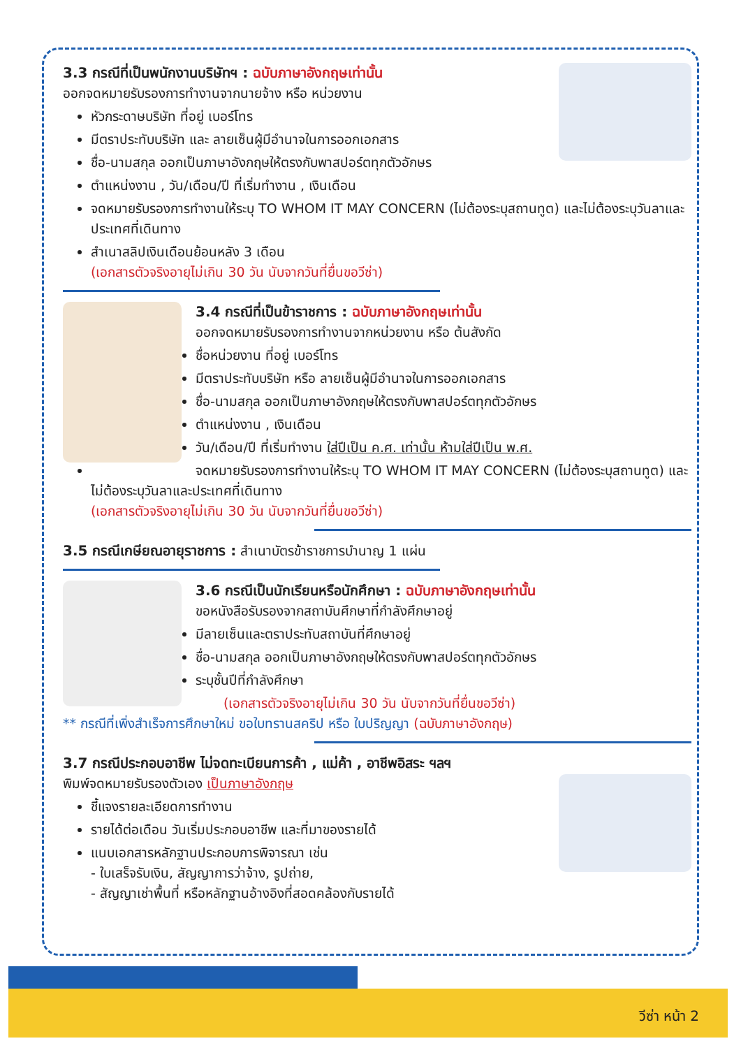3.3 กรณีที่เป็นพนักงานบริษัทฯ : ฉบับภาษาอังกฤษเท่านั้น
ออกจดหมายรับรองการทำงานจากนายจ้าง หรือ หน่วยงาน
หัวกระดาษบริษัท ที่อยู่ เบอร์โทร
มีตราประทับบริษัท และ ลายเซ็นผู้มีอำนาจในการออกเอกสาร
ชื่อ-นามสกุล ออกเป็นภาษาอังกฤษให้ตรงกับพาสปอร์ตทุกตัวอักษร
ตำแหน่งงาน , วัน/เดือน/ปี ที่เริ่มทำงาน , เงินเดือน
จดหมายรับรองการทำงานให้ระบุ TO WHOM IT MAY CONCERN (ไม่ต้องระบุสถานทูต) และไม่ต้องระบุวันลาและประเทศที่เดินทาง
สำเนาสลิปเงินเดือนย้อนหลัง 3 เดือน
(เอกสารตัวจริงอายุไม่เกิน 30 วัน นับจากวันที่ยื่นขอวีซ่า)
3.4 กรณีที่เป็นข้าราชการ : ฉบับภาษาอังกฤษเท่านั้น
ออกจดหมายรับรองการทำงานจากหน่วยงาน หรือ ต้นสังกัด
ชื่อหน่วยงาน ที่อยู่ เบอร์โทร
มีตราประทับบริษัท หรือ ลายเซ็นผู้มีอำนาจในการออกเอกสาร
ชื่อ-นามสกุล ออกเป็นภาษาอังกฤษให้ตรงกับพาสปอร์ตทุกตัวอักษร
ตำแหน่งงาน , เงินเดือน
วัน/เดือน/ปี ที่เริ่มทำงาน ใส่ปีเป็น ค.ศ. เท่านั้น ห้ามใส่ปีเป็น พ.ศ.
จดหมายรับรองการทำงานให้ระบุ TO WHOM IT MAY CONCERN (ไม่ต้องระบุสถานทูต) และไม่ต้องระบุวันลาและประเทศที่เดินทาง
(เอกสารตัวจริงอายุไม่เกิน 30 วัน นับจากวันที่ยื่นขอวีซ่า)
3.5 กรณีเกษียณอายุราชการ :
สำเนาบัตรข้าราชการบำนาญ 1 แผ่น
3.6 กรณีเป็นนักเรียนหรือนักศึกษา : ฉบับภาษาอังกฤษเท่านั้น
ขอหนังสือรับรองจากสถาบันศึกษาที่กำลังศึกษาอยู่
มีลายเซ็นและตราประทับสถาบันที่ศึกษาอยู่
ชื่อ-นามสกุล ออกเป็นภาษาอังกฤษให้ตรงกับพาสปอร์ตทุกตัวอักษร
ระบุชั้นปีที่กำลังศึกษา
(เอกสารตัวจริงอายุไม่เกิน 30 วัน นับจากวันที่ยื่นขอวีซ่า)
** กรณีที่เพิ่งสำเร็จการศึกษาใหม่ ขอใบทรานสคริป หรือ ใบปริญญา (ฉบับภาษาอังกฤษ)
3.7 กรณีประกอบอาชีพ ไม่จดทะเบียนการค้า , แม่ค้า , อาชีพอิสระ ฯลฯ
พิมพ์จดหมายรับรองตัวเอง เป็นภาษาอังกฤษ
ชี้แจงรายละเอียดการทำงาน
รายได้ต่อเดือน วันเริ่มประกอบอาชีพ และที่มาของรายได้
แนบเอกสารหลักฐานประกอบการพิจารณา เช่น
- ใบเสร็จรับเงิน, สัญญาการว่าจ้าง, รูปถ่าย,
- สัญญาเช่าพื้นที่ หรือหลักฐานอ้างอิงที่สอดคล้องกับรายได้
วีซ่า หน้า 2